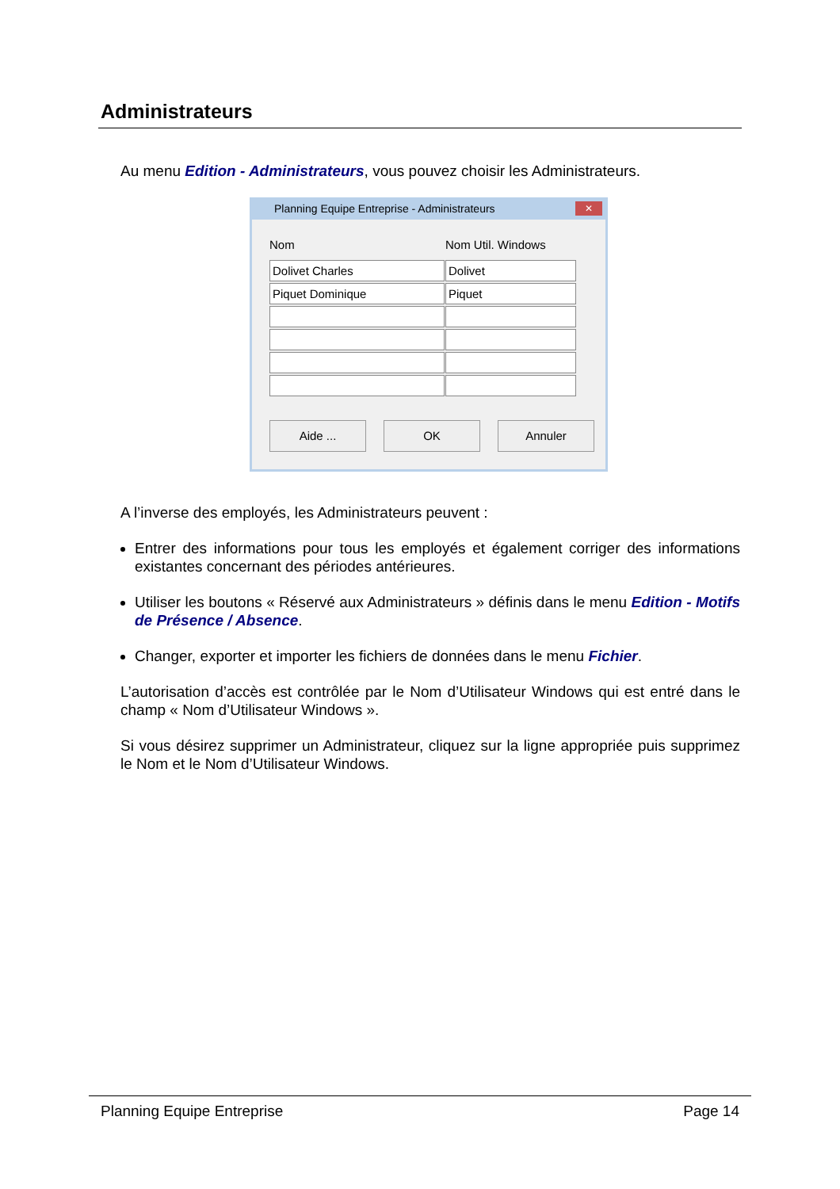Administrateurs
Au menu Edition - Administrateurs, vous pouvez choisir les Administrateurs.
Planning Equipe Entreprise - Administrateurs ✕
Nom Nom Util. Windows
Dolivet Charles Dolivet
Piquet Dominique Piquet
Aide ... OK Annuler
A l’inverse des employés, les Administrateurs peuvent :
Entrer des informations pour tous les employés et également corriger des informations existantes concernant des périodes antérieures.
Utiliser les boutons « Réservé aux Administrateurs » définis dans le menu Edition - Motifs de Présence / Absence.
Changer, exporter et importer les fichiers de données dans le menu Fichier.
L’autorisation d’accès est contrôlée par le Nom d’Utilisateur Windows qui est entré dans le champ « Nom d’Utilisateur Windows ».
Si vous désirez supprimer un Administrateur, cliquez sur la ligne appropriée puis supprimez le Nom et le Nom d’Utilisateur Windows.
Planning Equipe Entreprise Page 14